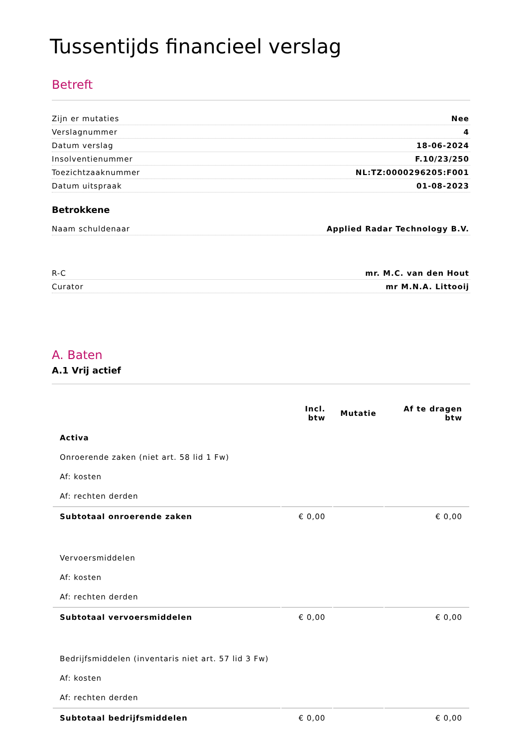Tussentijds financieel verslag
Betreft
Zijn er mutaties Nee
Verslagnummer 4
Datum verslag 18-06-2024
Insolventienummer F.10/23/250
Toezichtzaaknummer NL:TZ:0000296205:F001
Datum uitspraak 01-08-2023
Betrokkene
Naam schuldenaar Applied Radar Technology B.V.
R-C mr. M.C. van den Hout
Curator mr M.N.A. Littooij
A. Baten
A.1 Vrij actief
| | Incl. btw | Mutatie | Af te dragen btw |
| --- | --- | --- | --- |
| Activa | | | |
| Onroerende zaken (niet art. 58 lid 1 Fw) | | | |
| Af: kosten | | | |
| Af: rechten derden | | | |
| Subtotaal onroerende zaken | € 0,00 | | € 0,00 |
| Vervoersmiddelen | | | |
| Af: kosten | | | |
| Af: rechten derden | | | |
| Subtotaal vervoersmiddelen | € 0,00 | | € 0,00 |
| Bedrijfsmiddelen (inventaris niet art. 57 lid 3 Fw) | | | |
| Af: kosten | | | |
| Af: rechten derden | | | |
| Subtotaal bedrijfsmiddelen | € 0,00 | | € 0,00 |